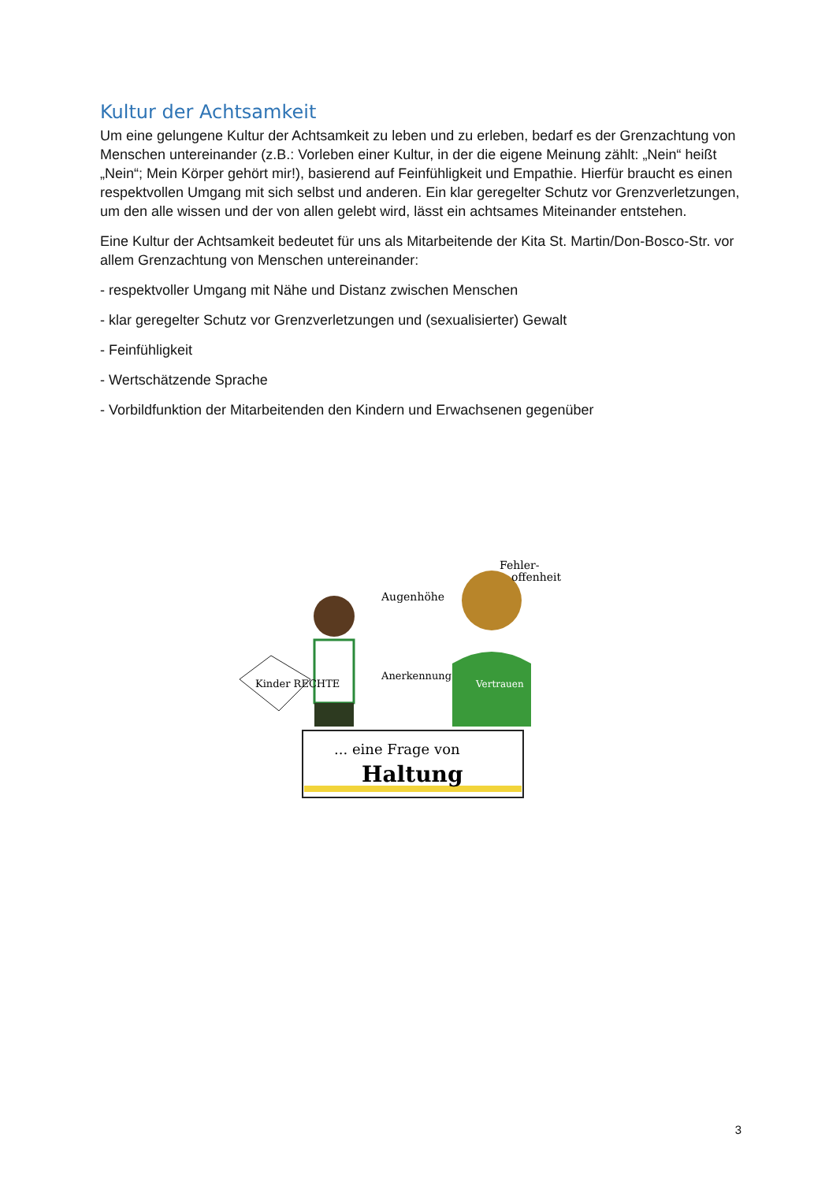Kultur der Achtsamkeit
Um eine gelungene Kultur der Achtsamkeit zu leben und zu erleben, bedarf es der Grenzachtung von Menschen untereinander (z.B.: Vorleben einer Kultur, in der die eigene Meinung zählt: „Nein“ heißt „Nein“; Mein Körper gehört mir!), basierend auf Feinfühligkeit und Empathie. Hierfür braucht es einen respektvollen Umgang mit sich selbst und anderen. Ein klar geregelter Schutz vor Grenzverletzungen, um den alle wissen und der von allen gelebt wird, lässt ein achtsames Miteinander entstehen.
Eine Kultur der Achtsamkeit bedeutet für uns als Mitarbeitende der Kita St. Martin/Don-Bosco-Str. vor allem Grenzachtung von Menschen untereinander:
- respektvoller Umgang mit Nähe und Distanz zwischen Menschen
- klar geregelter Schutz vor Grenzverletzungen und (sexualisierter) Gewalt
- Feinfühligkeit
- Wertschätzende Sprache
- Vorbildfunktion der Mitarbeitenden den Kindern und Erwachsenen gegenüber
Kinder RECHTE
Augenhöhe
Fehler-
offenheit
Anerkennung
Vertrauen
... eine Frage von
Haltung
3